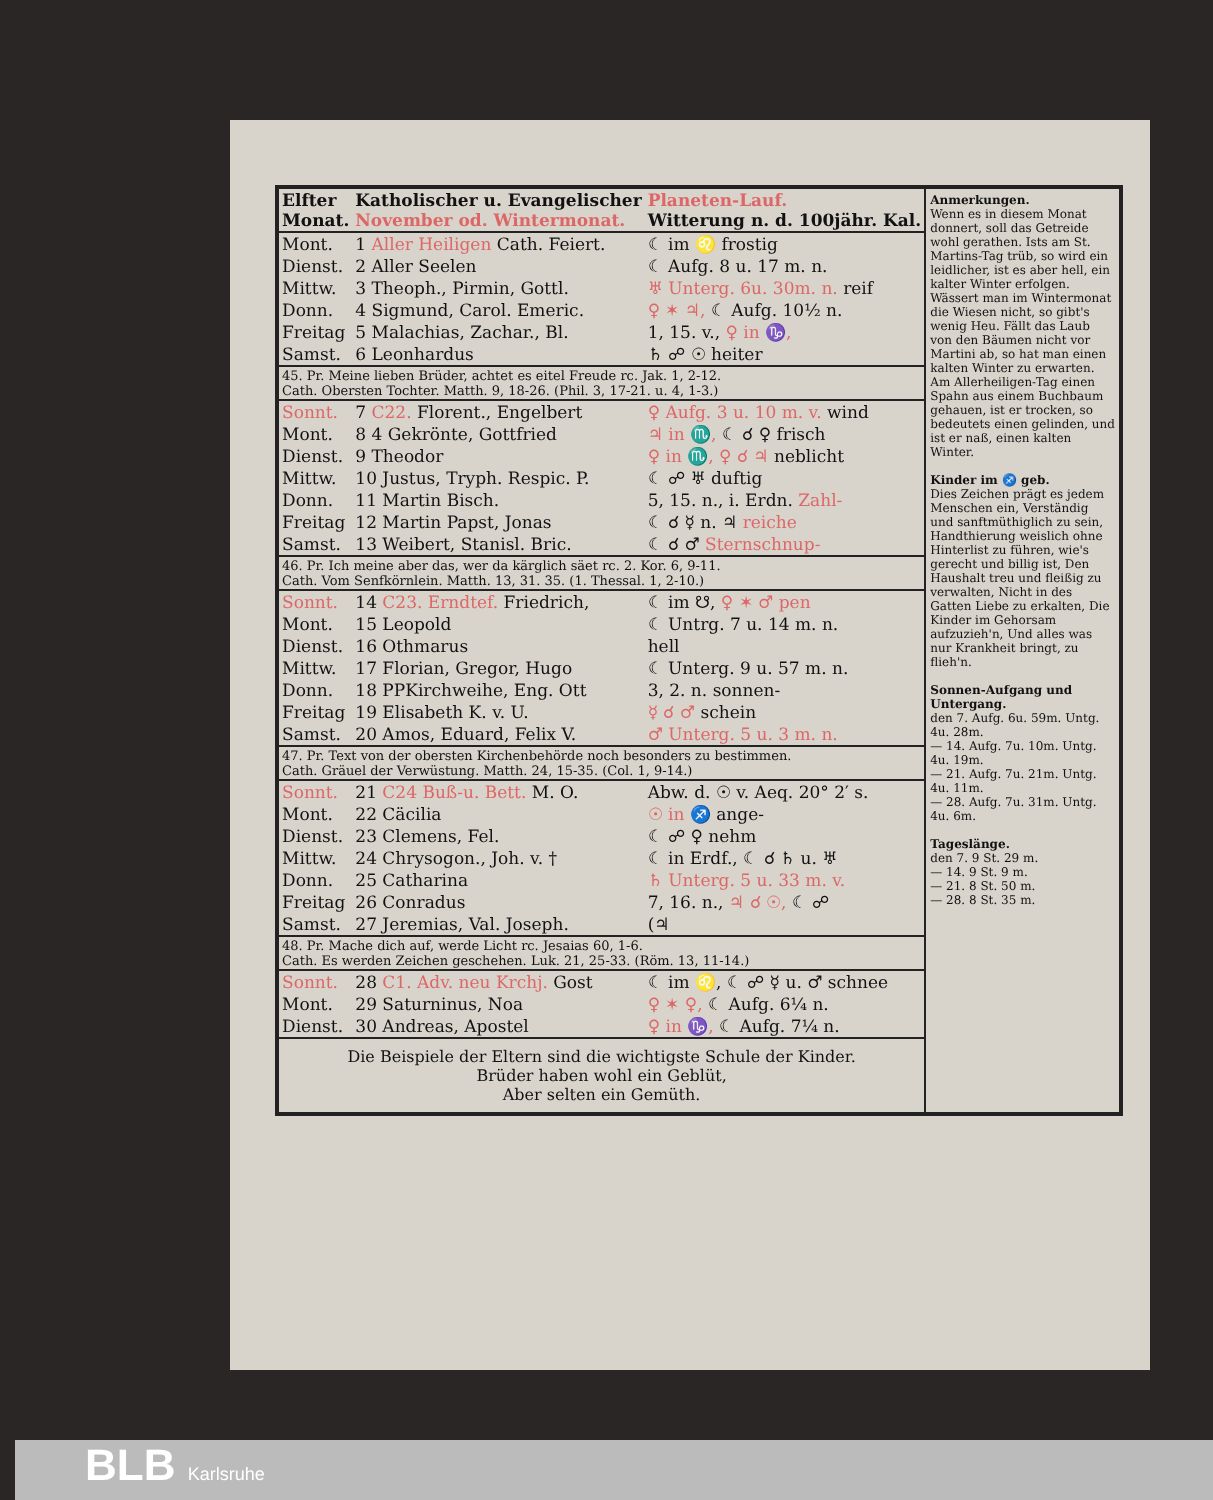| Elfter Monat. | Katholischer u. Evangelischer November od. Wintermonat. | Planeten-Lauf. Witterung n. d. 100jähr. Kal. |
| Mont. | 1 Aller Heiligen Cath. Feiert. | ☾ im ♌ frostig |
| Dienst. | 2 Aller Seelen | ☾ Aufg. 8 u. 17 m. n. |
| Mittw. | 3 Theoph., Pirmin, Gottl. | ♅ Unterg. 6u. 30m. n. reif |
| Donn. | 4 Sigmund, Carol. Emeric. | ♀ ✶ ♃, ☾ Aufg. 10½ n. |
| Freitag | 5 Malachias, Zachar., Bl. | 1, 15. v., ♀ in ♑, |
| Samst. | 6 Leonhardus | ♄ ☍ ☉ heiter |
| 45. Pr. Meine lieben Brüder, achtet es eitel Freude rc. Jak. 1, 2-12. Cath. Obersten Tochter. Matth. 9, 18-26. (Phil. 3, 17-21. u. 4, 1-3.) | | |
| Sonnt. | 7 C22. Florent., Engelbert | ♀ Aufg. 3 u. 10 m. v. wind |
| Mont. | 8 4 Gekrönte, Gottfried | ♃ in ♏, ☾ ☌ ♀ frisch |
| Dienst. | 9 Theodor | ♀ in ♏, ♀ ☌ ♃ neblicht |
| Mittw. | 10 Justus, Tryph. Respic. P. | ☾ ☍ ♅ duftig |
| Donn. | 11 Martin Bisch. | 5, 15. n., i. Erdn. Zahl- |
| Freitag | 12 Martin Papst, Jonas | ☾ ☌ ☿ n. ♃ reiche |
| Samst. | 13 Weibert, Stanisl. Bric. | ☾ ☌ ♂ Sternschnup- |
| 46. Pr. Ich meine aber das, wer da kärglich säet rc. 2. Kor. 6, 9-11. Cath. Vom Senfkörnlein. Matth. 13, 31. 35. (1. Thessal. 1, 2-10.) | | |
| Sonnt. | 14 C23. Erndtef. Friedrich, | ☾ im ☋, ♀ ✶ ♂ pen |
| Mont. | 15 Leopold | ☾ Untrg. 7 u. 14 m. n. |
| Dienst. | 16 Othmarus | hell |
| Mittw. | 17 Florian, Gregor, Hugo | ☾ Unterg. 9 u. 57 m. n. |
| Donn. | 18 PPKirchweihe, Eng. Ott | 3, 2. n. sonnen- |
| Freitag | 19 Elisabeth K. v. U. | ☿ ☌ ♂ schein |
| Samst. | 20 Amos, Eduard, Felix V. | ♂ Unterg. 5 u. 3 m. n. |
| 47. Pr. Text von der obersten Kirchenbehörde noch besonders zu bestimmen. Cath. Gräuel der Verwüstung. Matth. 24, 15-35. (Col. 1, 9-14.) | | |
| Sonnt. | 21 C24 Buß-u. Bett. M. O. | Abw. d. ☉ v. Aeq. 20° 2′ s. |
| Mont. | 22 Cäcilia | ☉ in ♐ ange- |
| Dienst. | 23 Clemens, Fel. | ☾ ☍ ♀ nehm |
| Mittw. | 24 Chrysogon., Joh. v. † | ☾ in Erdf., ☾ ☌ ♄ u. ♅ |
| Donn. | 25 Catharina | ♄ Unterg. 5 u. 33 m. v. |
| Freitag | 26 Conradus | 7, 16. n., ♃ ☌ ☉, ☾ ☍ |
| Samst. | 27 Jeremias, Val. Joseph. | (♃ |
| 48. Pr. Mache dich auf, werde Licht rc. Jesaias 60, 1-6. Cath. Es werden Zeichen geschehen. Luk. 21, 25-33. (Röm. 13, 11-14.) | | |
| Sonnt. | 28 C1. Adv. neu Krchj. Gost | ☾ im ♌, ☾ ☍ ☿ u. ♂ schnee |
| Mont. | 29 Saturninus, Noa | ♀ ✶ ♀, ☾ Aufg. 6¼ n. |
| Dienst. | 30 Andreas, Apostel | ♀ in ♑, ☾ Aufg. 7¼ n. |
Die Beispiele der Eltern sind die wichtigste Schule der Kinder.
Brüder haben wohl ein Geblüt,
Aber selten ein Gemüth.
Anmerkungen.
Wenn es in diesem Monat donnert, soll das Getreide wohl gerathen. Ists am St. Martins-Tag trüb, so wird ein leidlicher, ist es aber hell, ein kalter Winter erfolgen. Wässert man im Wintermonat die Wiesen nicht, so gibt's wenig Heu. Fällt das Laub von den Bäumen nicht vor Martini ab, so hat man einen kalten Winter zu erwarten.
Am Allerheiligen-Tag einen Spahn aus einem Buchbaum gehauen, ist er trocken, so bedeutets einen gelinden, und ist er naß, einen kalten Winter.
Kinder im ♐ geb.
Dies Zeichen prägt es jedem Menschen ein, Verständig und sanftmüthiglich zu sein, Handthierung weislich ohne Hinterlist zu führen, wie's gerecht und billig ist, Den Haushalt treu und fleißig zu verwalten, Nicht in des Gatten Liebe zu erkalten, Die Kinder im Gehorsam aufzuzieh'n, Und alles was nur Krankheit bringt, zu flieh'n.
Sonnen-Aufgang und Untergang.
den 7. Aufg. 6u. 59m. Untg. 4u. 28m.
— 14. Aufg. 7u. 10m. Untg. 4u. 19m.
— 21. Aufg. 7u. 21m. Untg. 4u. 11m.
— 28. Aufg. 7u. 31m. Untg. 4u. 6m.
Tageslänge.
den 7. 9 St. 29 m.
— 14. 9 St. 9 m.
— 21. 8 St. 50 m.
— 28. 8 St. 35 m.
BLB Karlsruhe